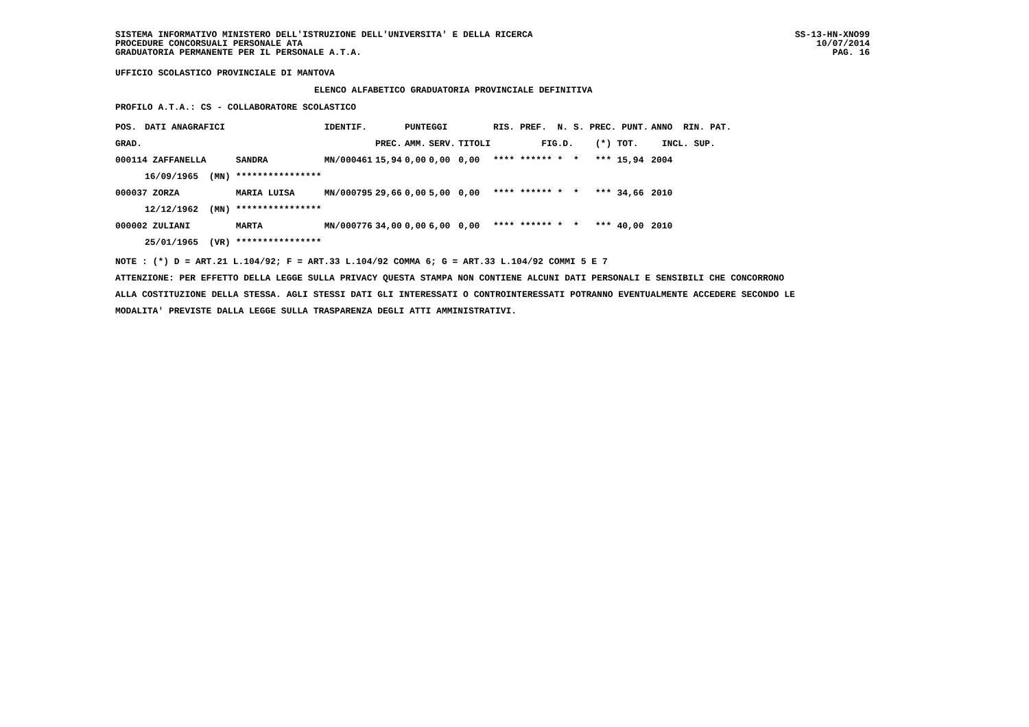SISTEMA INFORMATIVO MINISTERO DELL'ISTRUZIONE DELL'UNIVERSITA' E DELLA RICERCA
PROCEDURE CONCORSUALI PERSONALE ATA
GRADUATORIA PERMANENTE PER IL PERSONALE A.T.A. SS-13-HN-XNO99
10/07/2014
PAG. 16
UFFICIO SCOLASTICO PROVINCIALE DI MANTOVA
ELENCO ALFABETICO GRADUATORIA PROVINCIALE DEFINITIVA
PROFILO A.T.A.: CS - COLLABORATORE SCOLASTICO
| POS. | DATI ANAGRAFICI | | | IDENTIF. | | PUNTEGGI | | | RIS. PREF. N. S. PREC. PUNT. | | | ANNO RIN. PAT. |
| --- | --- | --- | --- | --- | --- | --- | --- | --- | --- | --- | --- | --- |
| GRAD. | | | | | PREC. | AMM. | SERV. | TITOLI | FIG.D. | (*) | TOT. | INCL. SUP. |
| 000114 ZAFFANELLA | | | SANDRA | MN/000461 | 15,94 | 0,00 | 0,00 | 0,00 | **** ****** * * | *** | 15,94 | 2004 |
| | 16/09/1965 (MN) | | **************** | | | | | | | | | |
| 000037 ZORZA | | | MARIA LUISA | MN/000795 | 29,66 | 0,00 | 5,00 | 0,00 | **** ****** * * | *** | 34,66 | 2010 |
| | 12/12/1962 (MN) | | **************** | | | | | | | | | |
| 000002 ZULIANI | | | MARTA | MN/000776 | 34,00 | 0,00 | 6,00 | 0,00 | **** ****** * * | *** | 40,00 | 2010 |
| | 25/01/1965 (VR) | | **************** | | | | | | | | | |
NOTE : (*) D = ART.21 L.104/92; F = ART.33 L.104/92 COMMA 6; G = ART.33 L.104/92 COMMI 5 E 7
ATTENZIONE: PER EFFETTO DELLA LEGGE SULLA PRIVACY QUESTA STAMPA NON CONTIENE ALCUNI DATI PERSONALI E SENSIBILI CHE CONCORRONO
ALLA COSTITUZIONE DELLA STESSA. AGLI STESSI DATI GLI INTERESSATI O CONTROINTERESSATI POTRANNO EVENTUALMENTE ACCEDERE SECONDO LE
MODALITA' PREVISTE DALLA LEGGE SULLA TRASPARENZA DEGLI ATTI AMMINISTRATIVI.